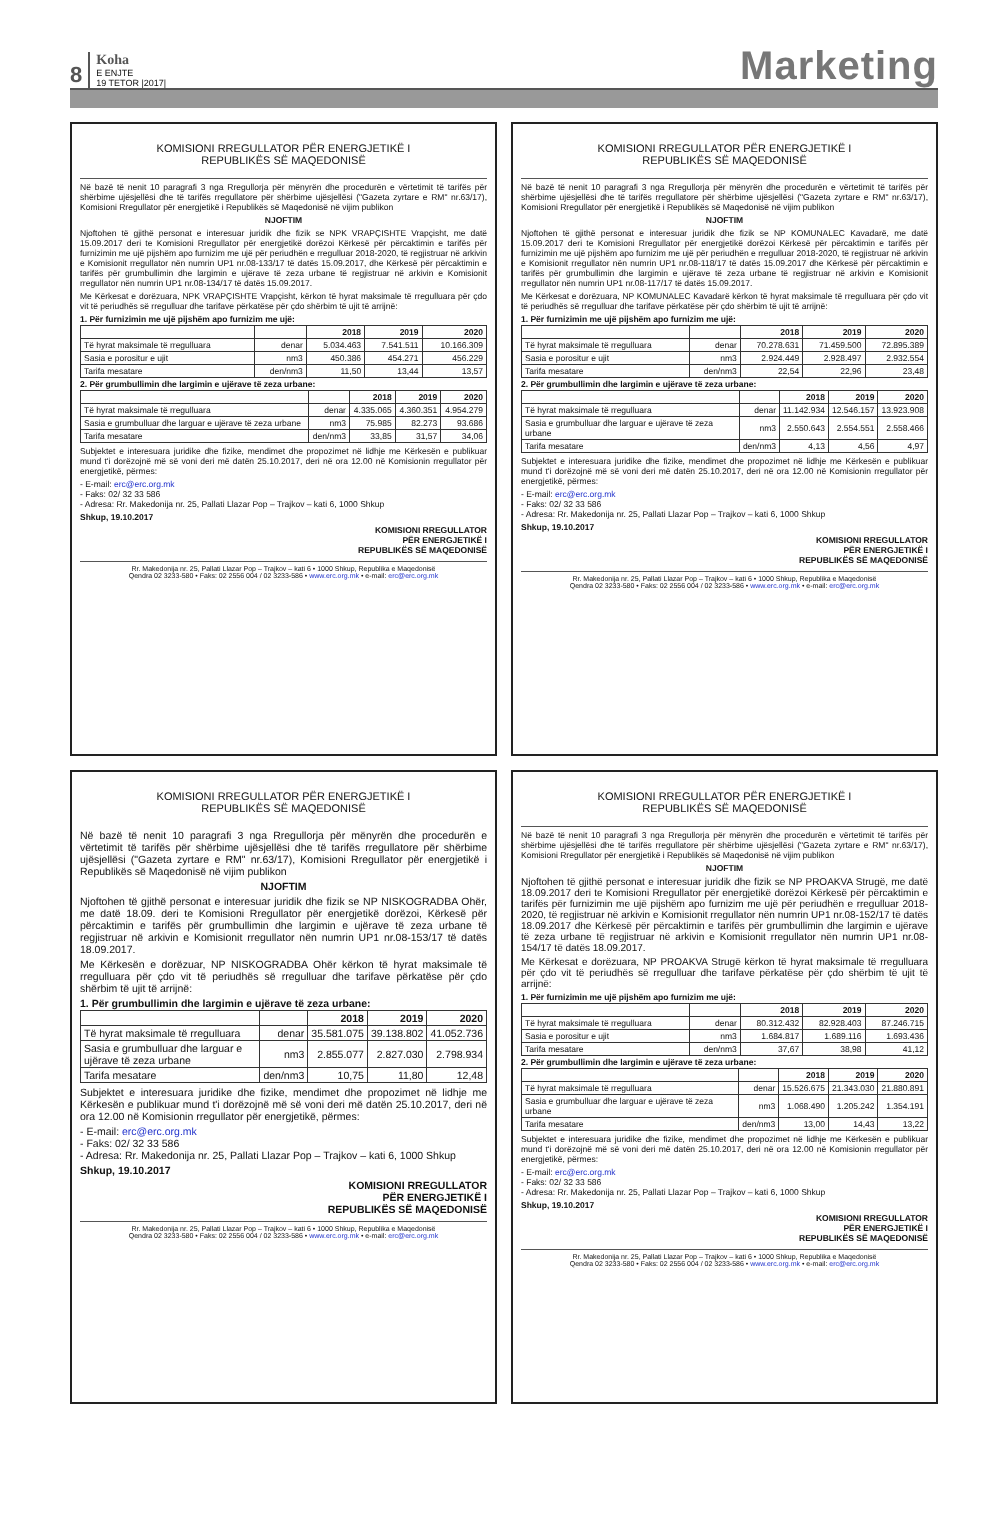8
Koha
E ENJTE
19 TETOR |2017|
Marketing
KOMISIONI RREGULLATOR PËR ENERGJETIKË I REPUBLIKËS SË MAQEDONISË
Në bazë të nenit 10 paragrafi 3 nga Rregullorja për mënyrën dhe procedurën e vërtetimit të tarifës për shërbime ujësjellësi dhe të tarifës rregullatore për shërbime ujësjellësi ("Gazeta zyrtare e RM" nr.63/17), Komisioni Rregullator për energjetikë i Republikës së Maqedonisë në vijim publikon
NJOFTIM
Njoftohen të gjithë personat e interesuar juridik dhe fizik se NPK VRAPÇISHTE Vrapçisht, me datë 15.09.2017 deri te Komisioni Rregullator për energjetikë dorëzoi Kërkesë për përcaktimin e tarifës për furnizimin me ujë pijshëm apo furnizim me ujë për periudhën e rregulluar 2018-2020, të regjistruar në arkivin e Komisionit rregullator nën numrin UP1 nr.08-133/17 të datës 15.09.2017, dhe Kërkesë për përcaktimin e tarifës për grumbullimin dhe largimin e ujërave të zeza urbane të regjistruar në arkivin e Komisionit rregullator nën numrin UP1 nr.08-134/17 të datës 15.09.2017.
Me Kërkesat e dorëzuara, NPK VRAPÇISHTE Vrapçisht, kërkon të hyrat maksimale të rregulluara për çdo vit të periudhës së rregulluar dhe tarifave përkatëse për çdo shërbim të ujit të arrijnë:
1. Për furnizimin me ujë pijshëm apo furnizim me ujë:
| | | 2018 | 2019 | 2020 |
| --- | --- | --- | --- | --- |
| Të hyrat maksimale të rregulluara | denar | 5.034.463 | 7.541.511 | 10.166.309 |
| Sasia e porositur e ujit | nm3 | 450.386 | 454.271 | 456.229 |
| Tarifa mesatare | den/nm3 | 11,50 | 13,44 | 13,57 |
2. Për grumbullimin dhe largimin e ujërave të zeza urbane:
| | | 2018 | 2019 | 2020 |
| --- | --- | --- | --- | --- |
| Të hyrat maksimale të rregulluara | denar | 4.335.065 | 4.360.351 | 4.954.279 |
| Sasia e grumbulluar dhe larguar e ujërave të zeza urbane | nm3 | 75.985 | 82.273 | 93.686 |
| Tarifa mesatare | den/nm3 | 33,85 | 31,57 | 34,06 |
Subjektet e interesuara juridike dhe fizike, mendimet dhe propozimet në lidhje me Kërkesën e publikuar mund t'i dorëzojnë më së voni deri më datën 25.10.2017, deri në ora 12.00 në Komisionin rregullator për energjetikë, përmes:
- E-mail: erc@erc.org.mk
- Faks: 02/ 32 33 586
- Adresa: Rr. Makedonija nr. 25, Pallati Llazar Pop – Trajkov – kati 6, 1000 Shkup
Shkup, 19.10.2017
KOMISIONI RREGULLATOR
PËR ENERGJETIKË I
REPUBLIKËS SË MAQEDONISË
Rr. Makedonija nr. 25, Pallati Llazar Pop – Trajkov – kati 6 • 1000 Shkup, Republika e Maqedonisë
Qendra 02 3233-580 • Faks: 02 2556 004 / 02 3233-586 • www.erc.org.mk • e-mail: erc@erc.org.mk
KOMISIONI RREGULLATOR PËR ENERGJETIKË I REPUBLIKËS SË MAQEDONISË
Në bazë të nenit 10 paragrafi 3 nga Rregullorja për mënyrën dhe procedurën e vërtetimit të tarifës për shërbime ujësjellësi dhe të tarifës rregullatore për shërbime ujësjellësi ("Gazeta zyrtare e RM" nr.63/17), Komisioni Rregullator për energjetikë i Republikës së Maqedonisë në vijim publikon
NJOFTIM
Njoftohen të gjithë personat e interesuar juridik dhe fizik se NP KOMUNALEC Kavadarë, me datë 15.09.2017 deri te Komisioni Rregullator për energjetikë dorëzoi Kërkesë për përcaktimin e tarifës për furnizimin me ujë pijshëm apo furnizim me ujë për periudhën e rregulluar 2018-2020, të regjistruar në arkivin e Komisionit rregullator nën numrin UP1 nr.08-118/17 të datës 15.09.2017 dhe Kërkesë për përcaktimin e tarifës për grumbullimin dhe largimin e ujërave të zeza urbane të regjistruar në arkivin e Komisionit rregullator nën numrin UP1 nr.08-117/17 të datës 15.09.2017.
Me Kërkesat e dorëzuara, NP KOMUNALEC Kavadarë kërkon të hyrat maksimale të rregulluara për çdo vit të periudhës së rregulluar dhe tarifave përkatëse për çdo shërbim të ujit të arrijnë:
1. Për furnizimin me ujë pijshëm apo furnizim me ujë:
| | | 2018 | 2019 | 2020 |
| --- | --- | --- | --- | --- |
| Të hyrat maksimale të rregulluara | denar | 70.278.631 | 71.459.500 | 72.895.389 |
| Sasia e porositur e ujit | nm3 | 2.924.449 | 2.928.497 | 2.932.554 |
| Tarifa mesatare | den/nm3 | 22,54 | 22,96 | 23,48 |
2. Për grumbullimin dhe largimin e ujërave të zeza urbane:
| | | 2018 | 2019 | 2020 |
| --- | --- | --- | --- | --- |
| Të hyrat maksimale të rregulluara | denar | 11.142.934 | 12.546.157 | 13.923.908 |
| Sasia e grumbulluar dhe larguar e ujërave të zeza urbane | nm3 | 2.550.643 | 2.554.551 | 2.558.466 |
| Tarifa mesatare | den/nm3 | 4,13 | 4,56 | 4,97 |
Subjektet e interesuara juridike dhe fizike, mendimet dhe propozimet në lidhje me Kërkesën e publikuar mund t'i dorëzojnë më së voni deri më datën 25.10.2017, deri në ora 12.00 në Komisionin rregullator për energjetikë, përmes:
- E-mail: erc@erc.org.mk
- Faks: 02/ 32 33 586
- Adresa: Rr. Makedonija nr. 25, Pallati Llazar Pop – Trajkov – kati 6, 1000 Shkup
Shkup, 19.10.2017
KOMISIONI RREGULLATOR
PËR ENERGJETIKË I
REPUBLIKËS SË MAQEDONISË
Rr. Makedonija nr. 25, Pallati Llazar Pop – Trajkov – kati 6 • 1000 Shkup, Republika e Maqedonisë
Qendra 02 3233-580 • Faks: 02 2556 004 / 02 3233-586 • www.erc.org.mk • e-mail: erc@erc.org.mk
KOMISIONI RREGULLATOR PËR ENERGJETIKË I REPUBLIKËS SË MAQEDONISË
Në bazë të nenit 10 paragrafi 3 nga Rregullorja për mënyrën dhe procedurën e vërtetimit të tarifës për shërbime ujësjellësi dhe të tarifës rregullatore për shërbime ujësjellësi ("Gazeta zyrtare e RM" nr.63/17), Komisioni Rregullator për energjetikë i Republikës së Maqedonisë në vijim publikon
NJOFTIM
Njoftohen të gjithë personat e interesuar juridik dhe fizik se NP NISKOGRADBA Ohër, me datë 18.09. deri te Komisioni Rregullator për energjetikë dorëzoi, Kërkesë për përcaktimin e tarifës për grumbullimin dhe largimin e ujërave të zeza urbane të regjistruar në arkivin e Komisionit rregullator nën numrin UP1 nr.08-153/17 të datës 18.09.2017.
Me Kërkesën e dorëzuar, NP NISKOGRADBA Ohër kërkon të hyrat maksimale të rregulluara për çdo vit të periudhës së rregulluar dhe tarifave përkatëse për çdo shërbim të ujit të arrijnë:
1. Për grumbullimin dhe largimin e ujërave të zeza urbane:
| | | 2018 | 2019 | 2020 |
| --- | --- | --- | --- | --- |
| Të hyrat maksimale të rregulluara | denar | 35.581.075 | 39.138.802 | 41.052.736 |
| Sasia e grumbulluar dhe larguar e ujërave të zeza urbane | nm3 | 2.855.077 | 2.827.030 | 2.798.934 |
| Tarifa mesatare | den/nm3 | 10,75 | 11,80 | 12,48 |
Subjektet e interesuara juridike dhe fizike, mendimet dhe propozimet në lidhje me Kërkesën e publikuar mund t'i dorëzojnë më së voni deri më datën 25.10.2017, deri në ora 12.00 në Komisionin rregullator për energjetikë, përmes:
- E-mail: erc@erc.org.mk
- Faks: 02/ 32 33 586
- Adresa: Rr. Makedonija nr. 25, Pallati Llazar Pop – Trajkov – kati 6, 1000 Shkup
Shkup, 19.10.2017
KOMISIONI RREGULLATOR
PËR ENERGJETIKË I
REPUBLIKËS SË MAQEDONISË
Rr. Makedonija nr. 25, Pallati Llazar Pop – Trajkov – kati 6 • 1000 Shkup, Republika e Maqedonisë
Qendra 02 3233-580 • Faks: 02 2556 004 / 02 3233-586 • www.erc.org.mk • e-mail: erc@erc.org.mk
KOMISIONI RREGULLATOR PËR ENERGJETIKË I REPUBLIKËS SË MAQEDONISË
Në bazë të nenit 10 paragrafi 3 nga Rregullorja për mënyrën dhe procedurën e vërtetimit të tarifës për shërbime ujësjellësi dhe të tarifës rregullatore për shërbime ujësjellësi ("Gazeta zyrtare e RM" nr.63/17), Komisioni Rregullator për energjetikë i Republikës së Maqedonisë në vijim publikon
NJOFTIM
Njoftohen të gjithë personat e interesuar juridik dhe fizik se NP PROAKVA Strugë, me datë 18.09.2017 deri te Komisioni Rregullator për energjetikë dorëzoi Kërkesë për përcaktimin e tarifës për furnizimin me ujë pijshëm apo furnizim me ujë për periudhën e rregulluar 2018-2020, të regjistruar në arkivin e Komisionit rregullator nën numrin UP1 nr.08-152/17 të datës 18.09.2017 dhe Kërkesë për përcaktimin e tarifës për grumbullimin dhe largimin e ujërave të zeza urbane të regjistruar në arkivin e Komisionit rregullator nën numrin UP1 nr.08-154/17 të datës 18.09.2017.
Me Kërkesat e dorëzuara, NP PROAKVA Strugë kërkon të hyrat maksimale të rregulluara për çdo vit të periudhës së rregulluar dhe tarifave përkatëse për çdo shërbim të ujit të arrijnë:
1. Për furnizimin me ujë pijshëm apo furnizim me ujë:
| | | 2018 | 2019 | 2020 |
| --- | --- | --- | --- | --- |
| Të hyrat maksimale të rregulluara | denar | 80.312.432 | 82.928.403 | 87.246.715 |
| Sasia e porositur e ujit | nm3 | 1.684.817 | 1.689.116 | 1.693.436 |
| Tarifa mesatare | den/nm3 | 37,67 | 38,98 | 41,12 |
2. Për grumbullimin dhe largimin e ujërave të zeza urbane:
| | | 2018 | 2019 | 2020 |
| --- | --- | --- | --- | --- |
| Të hyrat maksimale të rregulluara | denar | 15.526.675 | 21.343.030 | 21.880.891 |
| Sasia e grumbulluar dhe larguar e ujërave të zeza urbane | nm3 | 1.068.490 | 1.205.242 | 1.354.191 |
| Tarifa mesatare | den/nm3 | 13,00 | 14,43 | 13,22 |
Subjektet e interesuara juridike dhe fizike, mendimet dhe propozimet në lidhje me Kërkesën e publikuar mund t'i dorëzojnë më së voni deri më datën 25.10.2017, deri në ora 12.00 në Komisionin rregullator për energjetikë, përmes:
- E-mail: erc@erc.org.mk
- Faks: 02/ 32 33 586
- Adresa: Rr. Makedonija nr. 25, Pallati Llazar Pop – Trajkov – kati 6, 1000 Shkup
Shkup, 19.10.2017
KOMISIONI RREGULLATOR
PËR ENERGJETIKË I
REPUBLIKËS SË MAQEDONISË
Rr. Makedonija nr. 25, Pallati Llazar Pop – Trajkov – kati 6 • 1000 Shkup, Republika e Maqedonisë
Qendra 02 3233-580 • Faks: 02 2556 004 / 02 3233-586 • www.erc.org.mk • e-mail: erc@erc.org.mk